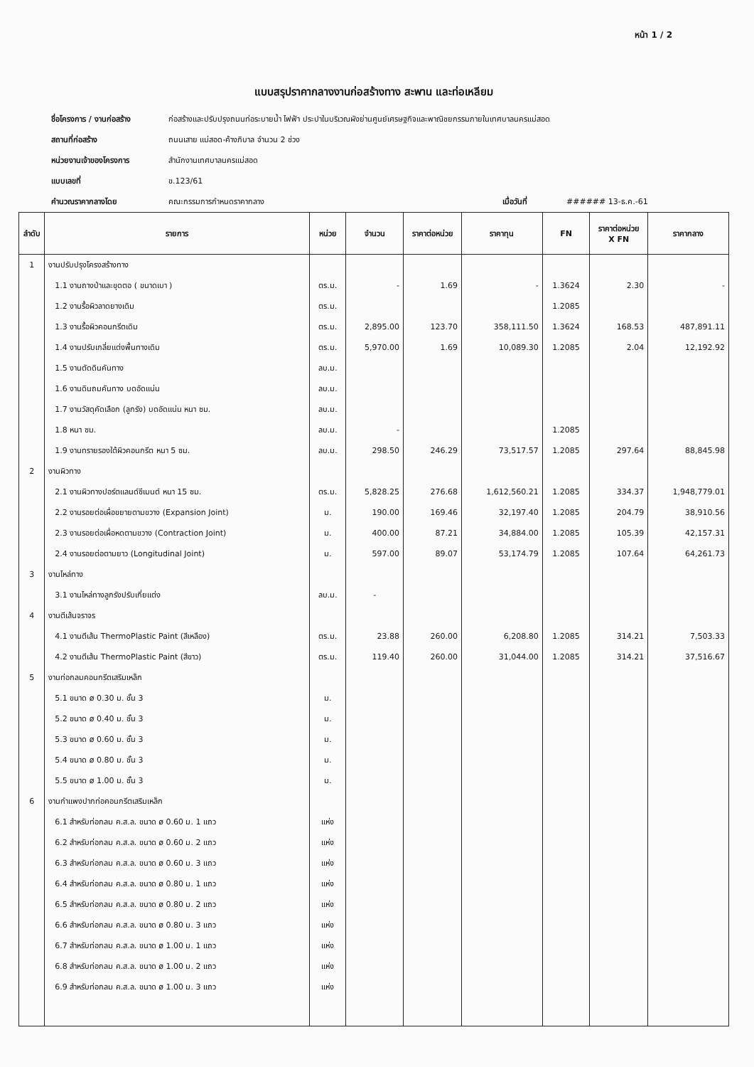หน้า 1 / 2
แบบสรุปราคากลางงานก่อสร้างทาง สะพาน และท่อเหลียม
ชื่อโครงการ / งานก่อสร้าง ก่อสร้างและปรับปรุงถนนท่อระบายน้ำ ไฟฟ้า ประปาในบริเวณผังย่านศูนย์เศรษฐกิจและพาณิชยกรรมภายในเทศบาลนครแม่สอด
สถานที่ก่อสร้าง ถนนเสาย แม่สอด-ค้างภิบาล จำนวน 2 ช่วง
หน่วยงานเจ้าของโครงการ สำนักงานเทศบาลนครแม่สอด
แบบเลขที่ ข.123/61
คำนวณราคากลางโดย คณะกรรมการกำหนดราคากลาง เมื่อวันที่ ###### 13-ธ.ค.-61
| ลำดับ | รายการ | หน่วย | จำนวน | ราคาต่อหน่วย | ราคาทุน | FN | ราคาต่อหน่วย X FN | ราคากลาง |
| --- | --- | --- | --- | --- | --- | --- | --- | --- |
| 1 | งานปรับปรุงโครงสร้างทาง | | | | | | | |
| | 1.1 งานถางป่าและขุดตอ ( ขนาดเบา ) | ตร.ม. | - | 1.69 | - | 1.3624 | 2.30 | - |
| | 1.2 งานรื้อผิวลาดยางเดิม | ตร.ม. | | | | 1.2085 | | |
| | 1.3 งานรื้อผิวคอนกรีตเดิม | ตร.ม. | 2,895.00 | 123.70 | 358,111.50 | 1.3624 | 168.53 | 487,891.11 |
| | 1.4 งานปรับเกลี่ยแต่งพื้นทางเดิม | ตร.ม. | 5,970.00 | 1.69 | 10,089.30 | 1.2085 | 2.04 | 12,192.92 |
| | 1.5 งานตัดดินคันทาง | ลบ.ม. | | | | | | |
| | 1.6 งานดินถมคันทาง บดอัดแน่น | ลบ.ม. | | | | | | |
| | 1.7 งานวัสดุคัดเลือก (ลูกรัง) บดอัดแน่น หนา ซม. | ลบ.ม. | | | | | | |
| | 1.8 หนา ซม. | ลบ.ม. | - | | | 1.2085 | | |
| | 1.9 งานทรายรองใต้ผิวคอนกรีต หนา 5 ซม. | ลบ.ม. | 298.50 | 246.29 | 73,517.57 | 1.2085 | 297.64 | 88,845.98 |
| 2 | งานผิวทาง | | | | | | | |
| | 2.1 งานผิวทางปอร์ตแลนด์ซีเมนต์ หนา 15 ซม. | ตร.ม. | 5,828.25 | 276.68 | 1,612,560.21 | 1.2085 | 334.37 | 1,948,779.01 |
| | 2.2 งานรอยต่อเผื่อขยายตามขวาง (Expansion Joint) | ม. | 190.00 | 169.46 | 32,197.40 | 1.2085 | 204.79 | 38,910.56 |
| | 2.3 งานรอยต่อเผื่อหดตามขวาง (Contraction Joint) | ม. | 400.00 | 87.21 | 34,884.00 | 1.2085 | 105.39 | 42,157.31 |
| | 2.4 งานรอยต่อตามยาว (Longitudinal Joint) | ม. | 597.00 | 89.07 | 53,174.79 | 1.2085 | 107.64 | 64,261.73 |
| 3 | งานไหล่ทาง | | | | | | | |
| | 3.1 งานไหล่ทางลูกรังปรับเกี่ยแต่ง | ลบ.ม. | - | | | | | |
| 4 | งานตีเส้นจราจร | | | | | | | |
| | 4.1 งานตีเส้น ThermoPlastic Paint (สีเหลือง) | ตร.ม. | 23.88 | 260.00 | 6,208.80 | 1.2085 | 314.21 | 7,503.33 |
| | 4.2 งานตีเส้น ThermoPlastic Paint (สีขาว) | ตร.ม. | 119.40 | 260.00 | 31,044.00 | 1.2085 | 314.21 | 37,516.67 |
| 5 | งานท่อกลมคอนกรีตเสริมเหล็ก | | | | | | | |
| | 5.1 ขนาด ø 0.30 ม. ชั้น 3 | ม. | | | | | | |
| | 5.2 ขนาด ø 0.40 ม. ชั้น 3 | ม. | | | | | | |
| | 5.3 ขนาด ø 0.60 ม. ชั้น 3 | ม. | | | | | | |
| | 5.4 ขนาด ø 0.80 ม. ชั้น 3 | ม. | | | | | | |
| | 5.5 ขนาด ø 1.00 ม. ชั้น 3 | ม. | | | | | | |
| 6 | งานกำแพงปากท่อคอนกรีตเสริมเหล็ก | | | | | | | |
| | 6.1 สำหรับท่อกลม ค.ส.ล. ขนาด ø 0.60 ม. 1 แถว | แห่ง | | | | | | |
| | 6.2 สำหรับท่อกลม ค.ส.ล. ขนาด ø 0.60 ม. 2 แถว | แห่ง | | | | | | |
| | 6.3 สำหรับท่อกลม ค.ส.ล. ขนาด ø 0.60 ม. 3 แถว | แห่ง | | | | | | |
| | 6.4 สำหรับท่อกลม ค.ส.ล. ขนาด ø 0.80 ม. 1 แถว | แห่ง | | | | | | |
| | 6.5 สำหรับท่อกลม ค.ส.ล. ขนาด ø 0.80 ม. 2 แถว | แห่ง | | | | | | |
| | 6.6 สำหรับท่อกลม ค.ส.ล. ขนาด ø 0.80 ม. 3 แถว | แห่ง | | | | | | |
| | 6.7 สำหรับท่อกลม ค.ส.ล. ขนาด ø 1.00 ม. 1 แถว | แห่ง | | | | | | |
| | 6.8 สำหรับท่อกลม ค.ส.ล. ขนาด ø 1.00 ม. 2 แถว | แห่ง | | | | | | |
| | 6.9 สำหรับท่อกลม ค.ส.ล. ขนาด ø 1.00 ม. 3 แถว | แห่ง | | | | | | |